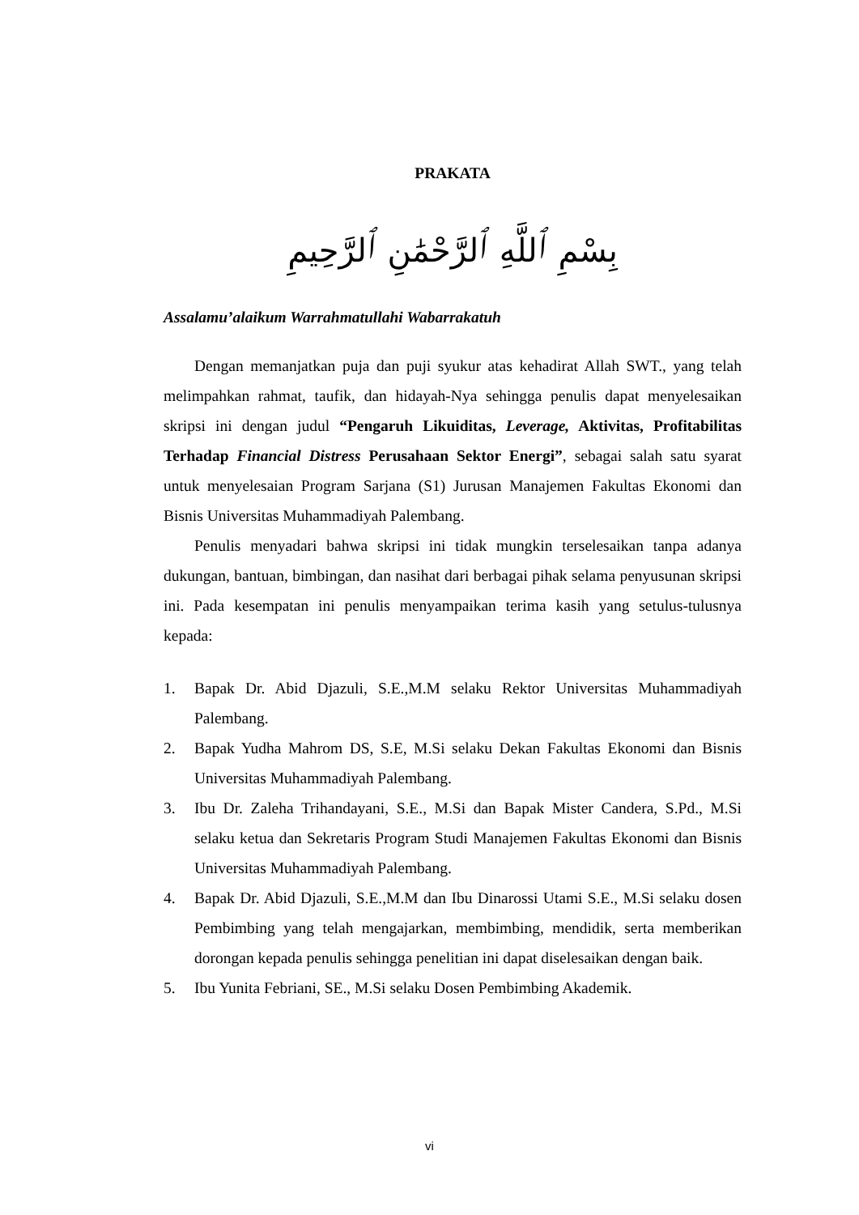PRAKATA
بِسْمِ ٱللَّهِ ٱلرَّحْمَٰنِ ٱلرَّحِيمِ
Assalamu’alaikum Warrahmatullahi Wabarrakatuh
Dengan memanjatkan puja dan puji syukur atas kehadirat Allah SWT., yang telah melimpahkan rahmat, taufik, dan hidayah-Nya sehingga penulis dapat menyelesaikan skripsi ini dengan judul “Pengaruh Likuiditas, Leverage, Aktivitas, Profitabilitas Terhadap Financial Distress Perusahaan Sektor Energi”, sebagai salah satu syarat untuk menyelesaian Program Sarjana (S1) Jurusan Manajemen Fakultas Ekonomi dan Bisnis Universitas Muhammadiyah Palembang.
Penulis menyadari bahwa skripsi ini tidak mungkin terselesaikan tanpa adanya dukungan, bantuan, bimbingan, dan nasihat dari berbagai pihak selama penyusunan skripsi ini. Pada kesempatan ini penulis menyampaikan terima kasih yang setulus-tulusnya kepada:
1. Bapak Dr. Abid Djazuli, S.E.,M.M selaku Rektor Universitas Muhammadiyah Palembang.
2. Bapak Yudha Mahrom DS, S.E, M.Si selaku Dekan Fakultas Ekonomi dan Bisnis Universitas Muhammadiyah Palembang.
3. Ibu Dr. Zaleha Trihandayani, S.E., M.Si dan Bapak Mister Candera, S.Pd., M.Si selaku ketua dan Sekretaris Program Studi Manajemen Fakultas Ekonomi dan Bisnis Universitas Muhammadiyah Palembang.
4. Bapak Dr. Abid Djazuli, S.E.,M.M dan Ibu Dinarossi Utami S.E., M.Si selaku dosen Pembimbing yang telah mengajarkan, membimbing, mendidik, serta memberikan dorongan kepada penulis sehingga penelitian ini dapat diselesaikan dengan baik.
5. Ibu Yunita Febriani, SE., M.Si selaku Dosen Pembimbing Akademik.
vi